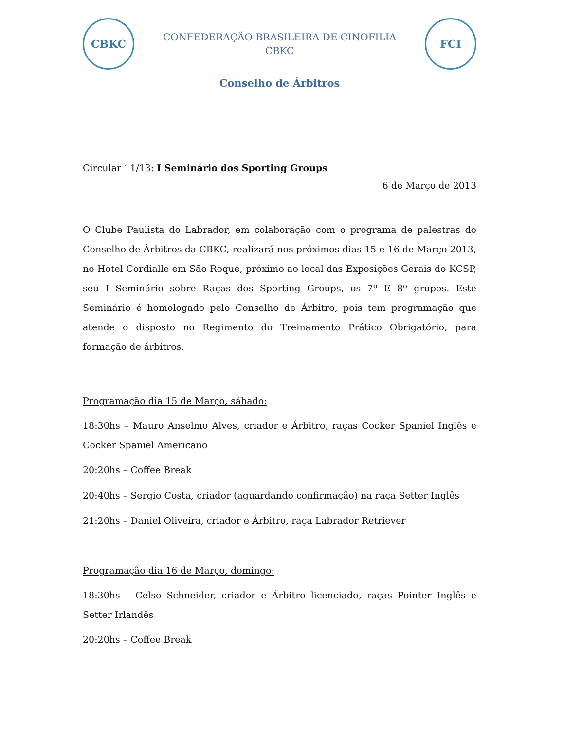CBKC
CONFEDERAÇÃO BRASILEIRA DE CINOFILIA
CBKC
FCI
Conselho de Árbitros
Circular 11/13: I Seminário dos Sporting Groups
6 de Março de 2013
O Clube Paulista do Labrador, em colaboração com o programa de palestras do Conselho de Árbitros da CBKC, realizará nos próximos dias 15 e 16 de Março 2013, no Hotel Cordialle em São Roque, próximo ao local das Exposições Gerais do KCSP, seu I Seminário sobre Raças dos Sporting Groups, os 7º E 8º grupos. Este Seminário é homologado pelo Conselho de Árbitro, pois tem programação que atende o disposto no Regimento do Treinamento Prático Obrigatório, para formação de árbitros.
Programação dia 15 de Março, sábado:
18:30hs – Mauro Anselmo Alves, criador e Árbitro, raças Cocker Spaniel Inglês e Cocker Spaniel Americano
20:20hs – Coffee Break
20:40hs – Sergio Costa, criador (aguardando confirmação) na raça Setter Inglês
21:20hs – Daniel Oliveira, criador e Árbitro, raça Labrador Retriever
Programação dia 16 de Março, domingo:
18:30hs – Celso Schneider, criador e Árbitro licenciado, raças Pointer Inglês e Setter Irlandês
20:20hs – Coffee Break